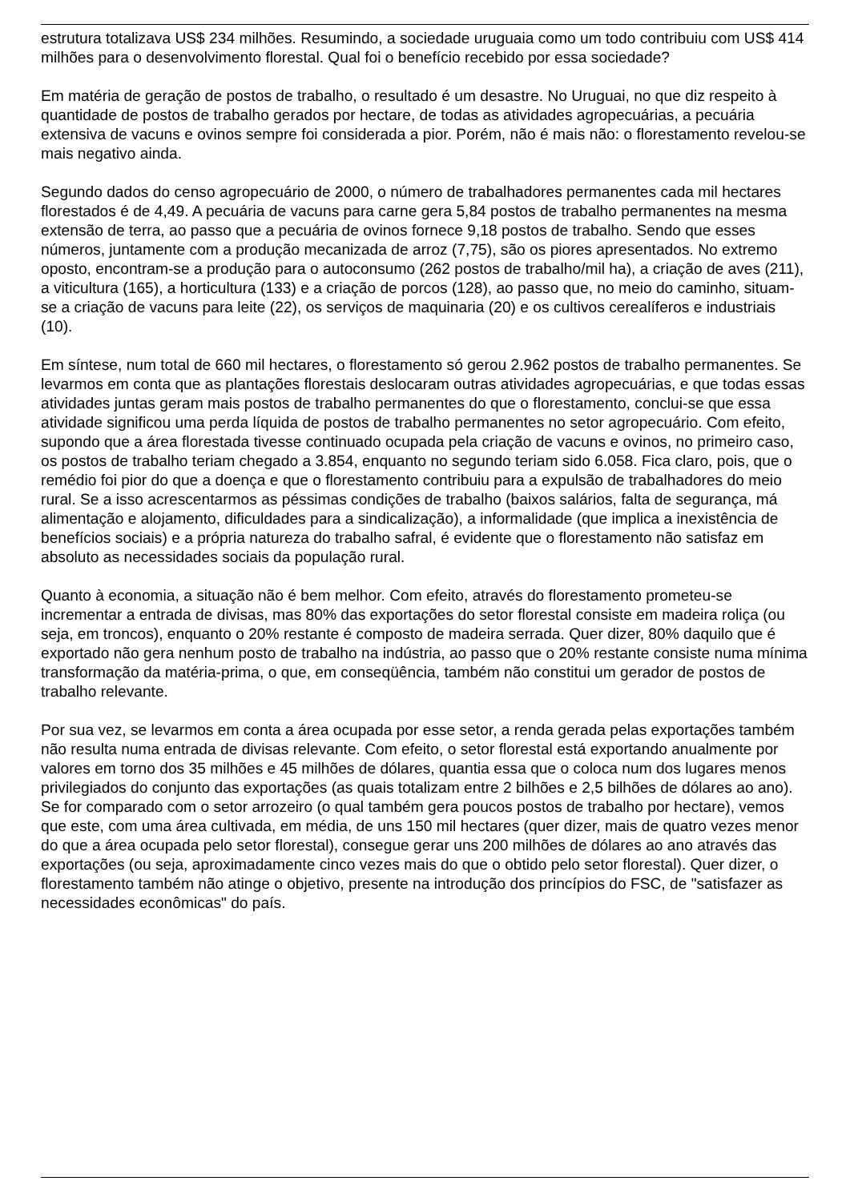estrutura totalizava US$ 234 milhões. Resumindo, a sociedade uruguaia como um todo contribuiu com US$ 414 milhões para o desenvolvimento florestal. Qual foi o benefício recebido por essa sociedade?
Em matéria de geração de postos de trabalho, o resultado é um desastre. No Uruguai, no que diz respeito à quantidade de postos de trabalho gerados por hectare, de todas as atividades agropecuárias, a pecuária extensiva de vacuns e ovinos sempre foi considerada a pior. Porém, não é mais não: o florestamento revelou-se mais negativo ainda.
Segundo dados do censo agropecuário de 2000, o número de trabalhadores permanentes cada mil hectares florestados é de 4,49. A pecuária de vacuns para carne gera 5,84 postos de trabalho permanentes na mesma extensão de terra, ao passo que a pecuária de ovinos fornece 9,18 postos de trabalho. Sendo que esses números, juntamente com a produção mecanizada de arroz (7,75), são os piores apresentados. No extremo oposto, encontram-se a produção para o autoconsumo (262 postos de trabalho/mil ha), a criação de aves (211), a viticultura (165), a horticultura (133) e a criação de porcos (128), ao passo que, no meio do caminho, situam-se a criação de vacuns para leite (22), os serviços de maquinaria (20) e os cultivos cerealíferos e industriais (10).
Em síntese, num total de 660 mil hectares, o florestamento só gerou 2.962 postos de trabalho permanentes. Se levarmos em conta que as plantações florestais deslocaram outras atividades agropecuárias, e que todas essas atividades juntas geram mais postos de trabalho permanentes do que o florestamento, conclui-se que essa atividade significou uma perda líquida de postos de trabalho permanentes no setor agropecuário. Com efeito, supondo que a área florestada tivesse continuado ocupada pela criação de vacuns e ovinos, no primeiro caso, os postos de trabalho teriam chegado a 3.854, enquanto no segundo teriam sido 6.058. Fica claro, pois, que o remédio foi pior do que a doença e que o florestamento contribuiu para a expulsão de trabalhadores do meio rural. Se a isso acrescentarmos as péssimas condições de trabalho (baixos salários, falta de segurança, má alimentação e alojamento, dificuldades para a sindicalização), a informalidade (que implica a inexistência de benefícios sociais) e a própria natureza do trabalho safral, é evidente que o florestamento não satisfaz em absoluto as necessidades sociais da população rural.
Quanto à economia, a situação não é bem melhor. Com efeito, através do florestamento prometeu-se incrementar a entrada de divisas, mas 80% das exportações do setor florestal consiste em madeira roliça (ou seja, em troncos), enquanto o 20% restante é composto de madeira serrada. Quer dizer, 80% daquilo que é exportado não gera nenhum posto de trabalho na indústria, ao passo que o 20% restante consiste numa mínima transformação da matéria-prima, o que, em conseqüência, também não constitui um gerador de postos de trabalho relevante.
Por sua vez, se levarmos em conta a área ocupada por esse setor, a renda gerada pelas exportações também não resulta numa entrada de divisas relevante. Com efeito, o setor florestal está exportando anualmente por valores em torno dos 35 milhões e 45 milhões de dólares, quantia essa que o coloca num dos lugares menos privilegiados do conjunto das exportações (as quais totalizam entre 2 bilhões e 2,5 bilhões de dólares ao ano). Se for comparado com o setor arrozeiro (o qual também gera poucos postos de trabalho por hectare), vemos que este, com uma área cultivada, em média, de uns 150 mil hectares (quer dizer, mais de quatro vezes menor do que a área ocupada pelo setor florestal), consegue gerar uns 200 milhões de dólares ao ano através das exportações (ou seja, aproximadamente cinco vezes mais do que o obtido pelo setor florestal). Quer dizer, o florestamento também não atinge o objetivo, presente na introdução dos princípios do FSC, de "satisfazer as necessidades econômicas" do país.